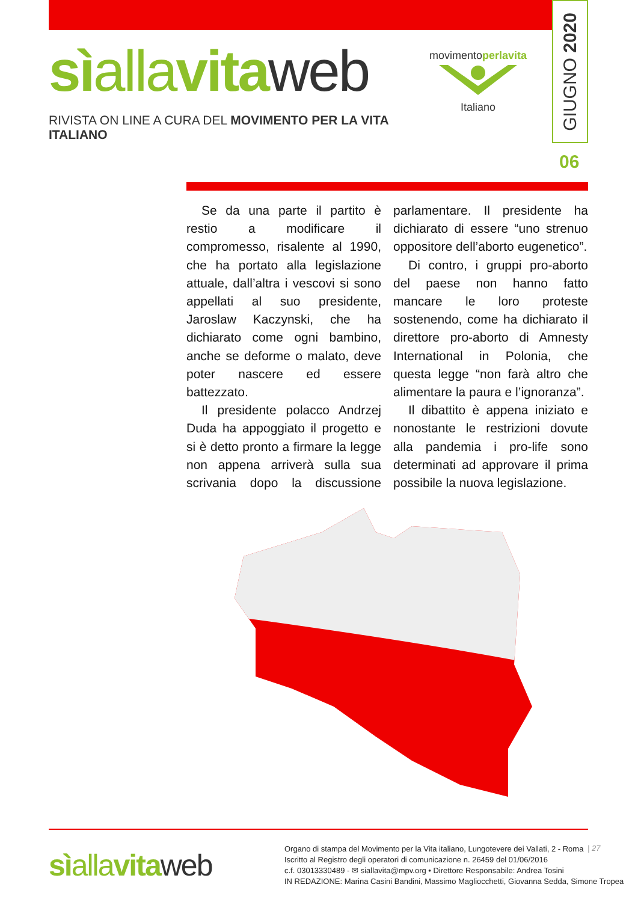GIUGNO 2020
sìallavitaweb
RIVISTA ON LINE A CURA DEL MOVIMENTO PER LA VITA ITALIANO
movimentoperlavita
Italiano
06
Se da una parte il partito è restio a modificare il compromesso, risalente al 1990, che ha portato alla legislazione attuale, dall’altra i vescovi si sono appellati al suo presidente, Jaroslaw Kaczynski, che ha dichiarato come ogni bambino, anche se deforme o malato, deve poter nascere ed essere battezzato.
Il presidente polacco Andrzej Duda ha appoggiato il progetto e si è detto pronto a firmare la legge non appena arriverà sulla sua scrivania dopo la discussione parlamentare. Il presidente ha dichiarato di essere “uno strenuo oppositore dell’aborto eugenetico”.
Di contro, i gruppi pro-aborto del paese non hanno fatto mancare le loro proteste sostenendo, come ha dichiarato il direttore pro-aborto di Amnesty International in Polonia, che questa legge “non farà altro che alimentare la paura e l’ignoranza”.
Il dibattito è appena iniziato e nonostante le restrizioni dovute alla pandemia i pro-life sono determinati ad approvare il prima possibile la nuova legislazione.
sìallavitaweb
Organo di stampa del Movimento per la Vita italiano, Lungotevere dei Vallati, 2 - Roma
Iscritto al Registro degli operatori di comunicazione n. 26459 del 01/06/2016
c.f. 03013330489 - ✉ siallavita@mpv.org • Direttore Responsabile: Andrea Tosini
IN REDAZIONE: Marina Casini Bandini, Massimo Magliocchetti, Giovanna Sedda, Simone Tropea
| 27